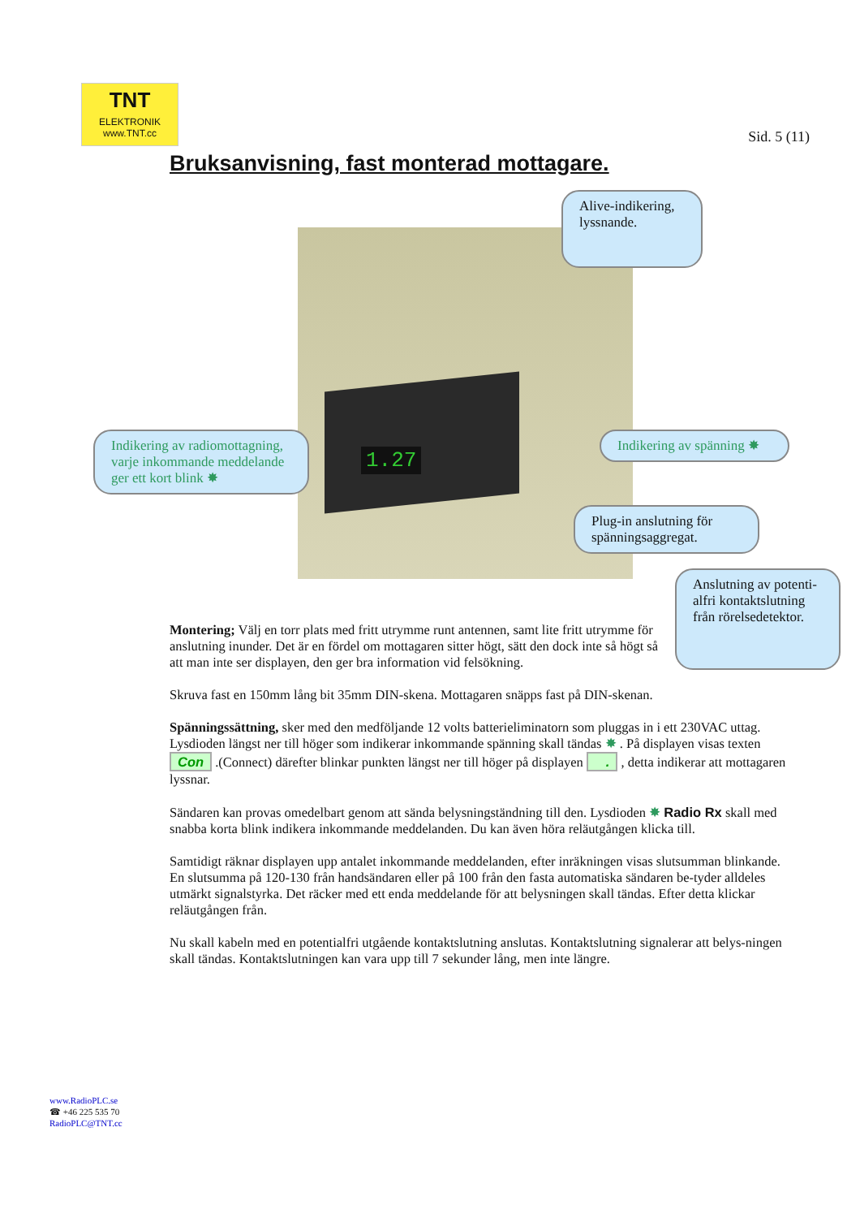TNT
ELEKTRONIK
www.TNT.cc
Sid. 5 (11)
Bruksanvisning, fast monterad mottagare.
1.27
Alive-indikering, lyssnande.
Indikering av radiomottagning, varje inkommande meddelande ger ett kort blink ✸
Indikering av spänning ✸
Plug-in anslutning för spänningsaggregat.
Anslutning av potenti-alfri kontaktslutning från rörelsedetektor.
Montering; Välj en torr plats med fritt utrymme runt antennen, samt lite fritt utrymme för anslutning inunder. Det är en fördel om mottagaren sitter högt, sätt den dock inte så högt så att man inte ser displayen, den ger bra information vid felsökning.
Skruva fast en 150mm lång bit 35mm DIN-skena. Mottagaren snäpps fast på DIN-skenan.
Spänningssättning, sker med den medföljande 12 volts batterieliminatorn som pluggas in i ett 230VAC uttag. Lysdioden längst ner till höger som indikerar inkommande spänning skall tändas ✸ . På displayen visas texten Con .(Connect) därefter blinkar punkten längst ner till höger på displayen . , detta indikerar att mottagaren lyssnar.
Sändaren kan provas omedelbart genom att sända belysningständning till den. Lysdioden ✸ Radio Rx skall med snabba korta blink indikera inkommande meddelanden. Du kan även höra reläutgången klicka till.
Samtidigt räknar displayen upp antalet inkommande meddelanden, efter inräkningen visas slutsumman blinkande. En slutsumma på 120-130 från handsändaren eller på 100 från den fasta automatiska sändaren be-tyder alldeles utmärkt signalstyrka. Det räcker med ett enda meddelande för att belysningen skall tändas. Efter detta klickar reläutgången från.
Nu skall kabeln med en potentialfri utgående kontaktslutning anslutas. Kontaktslutning signalerar att belys-ningen skall tändas. Kontaktslutningen kan vara upp till 7 sekunder lång, men inte längre.
www.RadioPLC.se
☎ +46 225 535 70
RadioPLC@TNT.cc